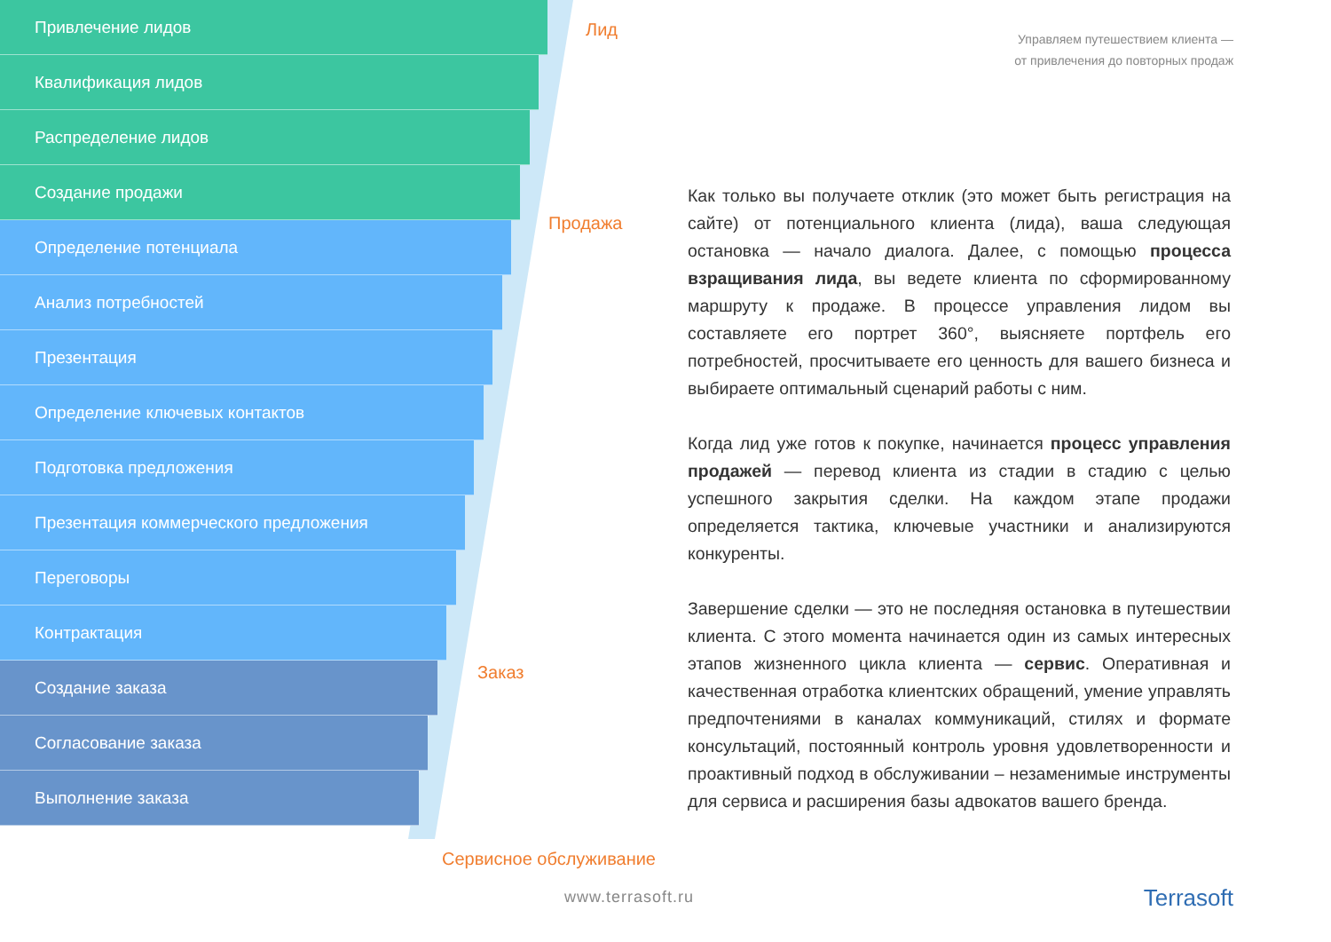Привлечение лидов
Квалификация лидов
Распределение лидов
Создание продажи
Определение потенциала
Анализ потребностей
Презентация
Определение ключевых контактов
Подготовка предложения
Презентация коммерческого предложения
Переговоры
Контрактация
Создание заказа
Согласование заказа
Выполнение заказа
Лид
Продажа
Заказ
Сервисное обслуживание
Управляем путешествием клиента —
от привлечения до повторных продаж
Как только вы получаете отклик (это может быть регистрация на сайте) от потенциального клиента (лида), ваша следующая остановка — начало диалога. Далее, с помощью процесса взращивания лида, вы ведете клиента по сформированному маршруту к продаже. В процессе управления лидом вы составляете его портрет 360°, выясняете портфель его потребностей, просчитываете его ценность для вашего бизнеса и выбираете оптимальный сценарий работы с ним.
Когда лид уже готов к покупке, начинается процесс управления продажей — перевод клиента из стадии в стадию с целью успешного закрытия сделки. На каждом этапе продажи определяется тактика, ключевые участники и анализируются конкуренты.
Завершение сделки — это не последняя остановка в путешествии клиента. С этого момента начинается один из самых интересных этапов жизненного цикла клиента — сервис. Оперативная и качественная отработка клиентских обращений, умение управлять предпочтениями в каналах коммуникаций, стилях и формате консультаций, постоянный контроль уровня удовлетворенности и проактивный подход в обслуживании – незаменимые инструменты для сервиса и расширения базы адвокатов вашего бренда.
www.terrasoft.ru Terrasoft